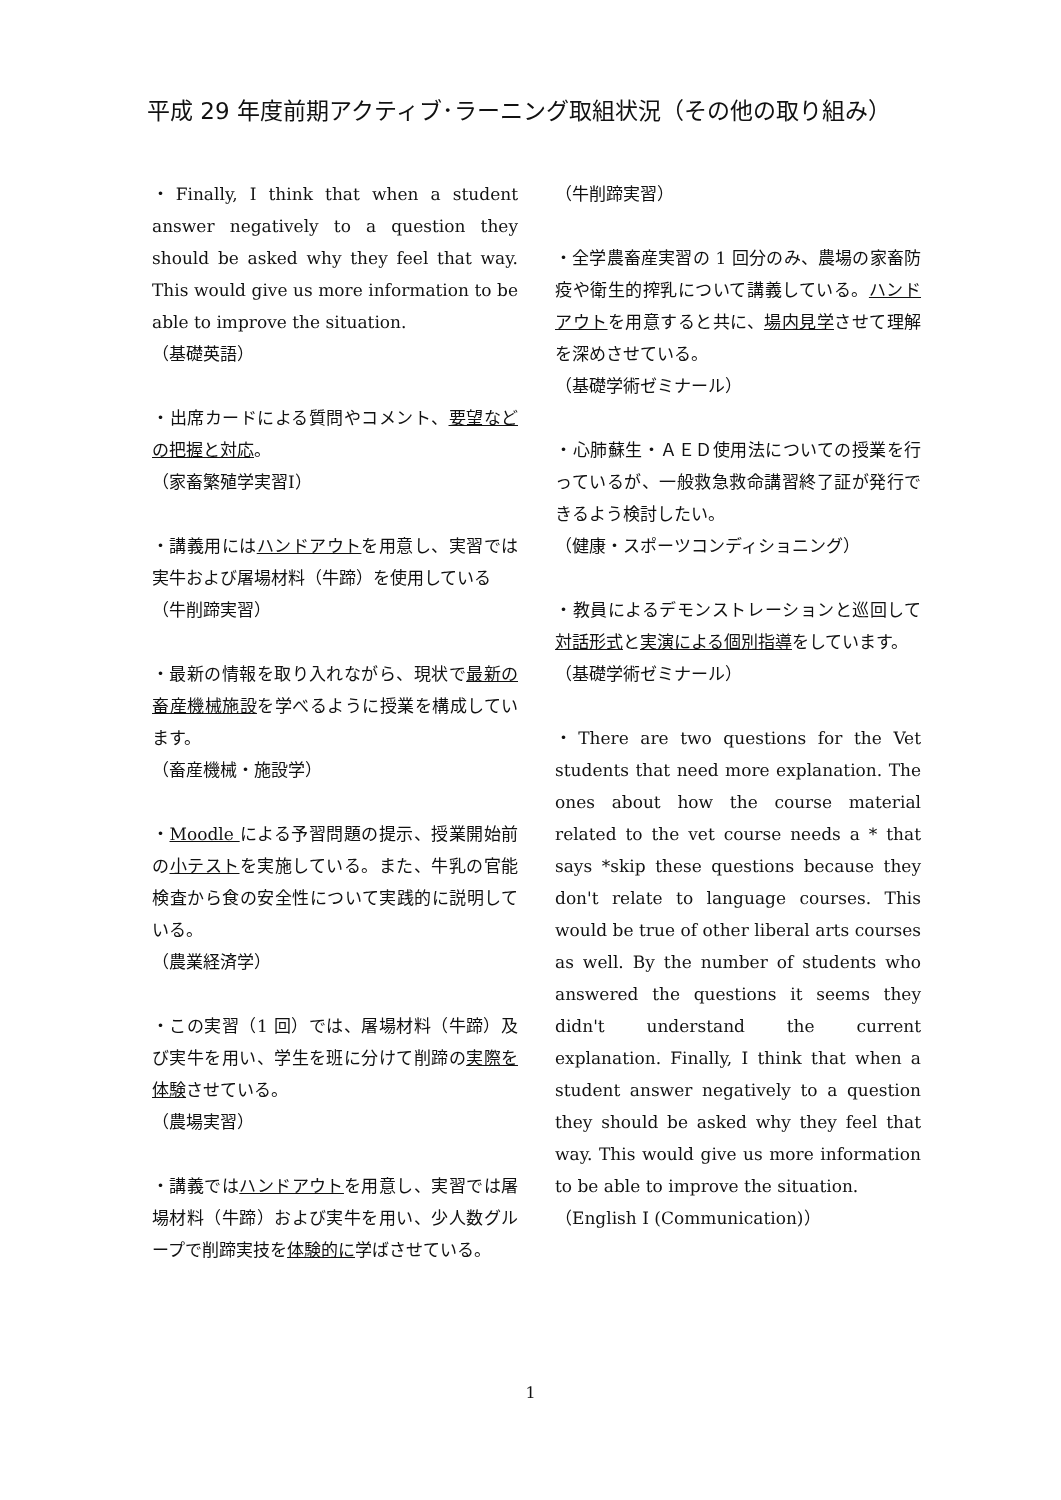平成 29 年度前期アクティブ･ラーニング取組状況（その他の取り組み）
・Finally, I think that when a student answer negatively to a question they should be asked why they feel that way. This would give us more information to be able to improve the situation.
（基礎英語）
・出席カードによる質問やコメント、要望などの把握と対応。
（家畜繁殖学実習Ⅰ）
・講義用にはハンドアウトを用意し、実習では実牛および屠場材料（牛蹄）を使用している
（牛削蹄実習）
・最新の情報を取り入れながら、現状で最新の畜産機械施設を学べるように授業を構成しています。
（畜産機械・施設学）
・Moodle による予習問題の提示、授業開始前の小テストを実施している。また、牛乳の官能検査から食の安全性について実践的に説明している。
（農業経済学）
・この実習（1 回）では、屠場材料（牛蹄）及び実牛を用い、学生を班に分けて削蹄の実際を体験させている。
（農場実習）
・講義ではハンドアウトを用意し、実習では屠場材料（牛蹄）および実牛を用い、少人数グループで削蹄実技を体験的に学ばさせている。
（牛削蹄実習）
・全学農畜産実習の 1 回分のみ、農場の家畜防疫や衛生的搾乳について講義している。ハンドアウトを用意すると共に、場内見学させて理解を深めさせている。
（基礎学術ゼミナール）
・心肺蘇生・ＡＥＤ使用法についての授業を行っているが、一般救急救命講習終了証が発行できるよう検討したい。
（健康・スポーツコンディショニング）
・教員によるデモンストレーションと巡回して対話形式と実演による個別指導をしています。
（基礎学術ゼミナール）
・There are two questions for the Vet students that need more explanation. The ones about how the course material related to the vet course needs a * that says *skip these questions because they don't relate to language courses. This would be true of other liberal arts courses as well. By the number of students who answered the questions it seems they didn't understand the current explanation. Finally, I think that when a student answer negatively to a question they should be asked why they feel that way. This would give us more information to be able to improve the situation.
（English I (Communication)）
1